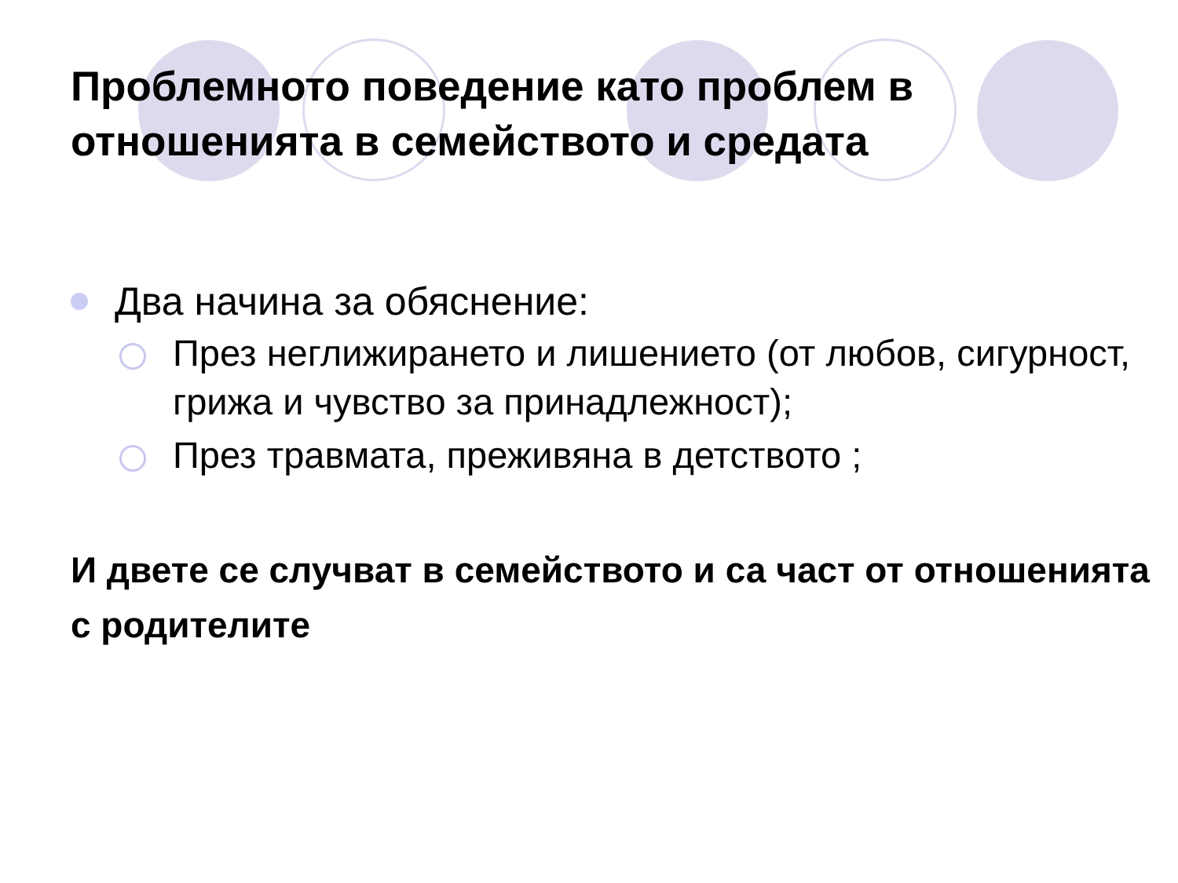Проблемното поведение като проблем в отношенията в семейството и средата
Два начина за обяснение:
През неглижирането и лишението (от любов, сигурност, грижа и чувство за принадлежност);
През травмата, преживяна в детството ;
И двете се случват в семейството и са част от отношенията с родителите